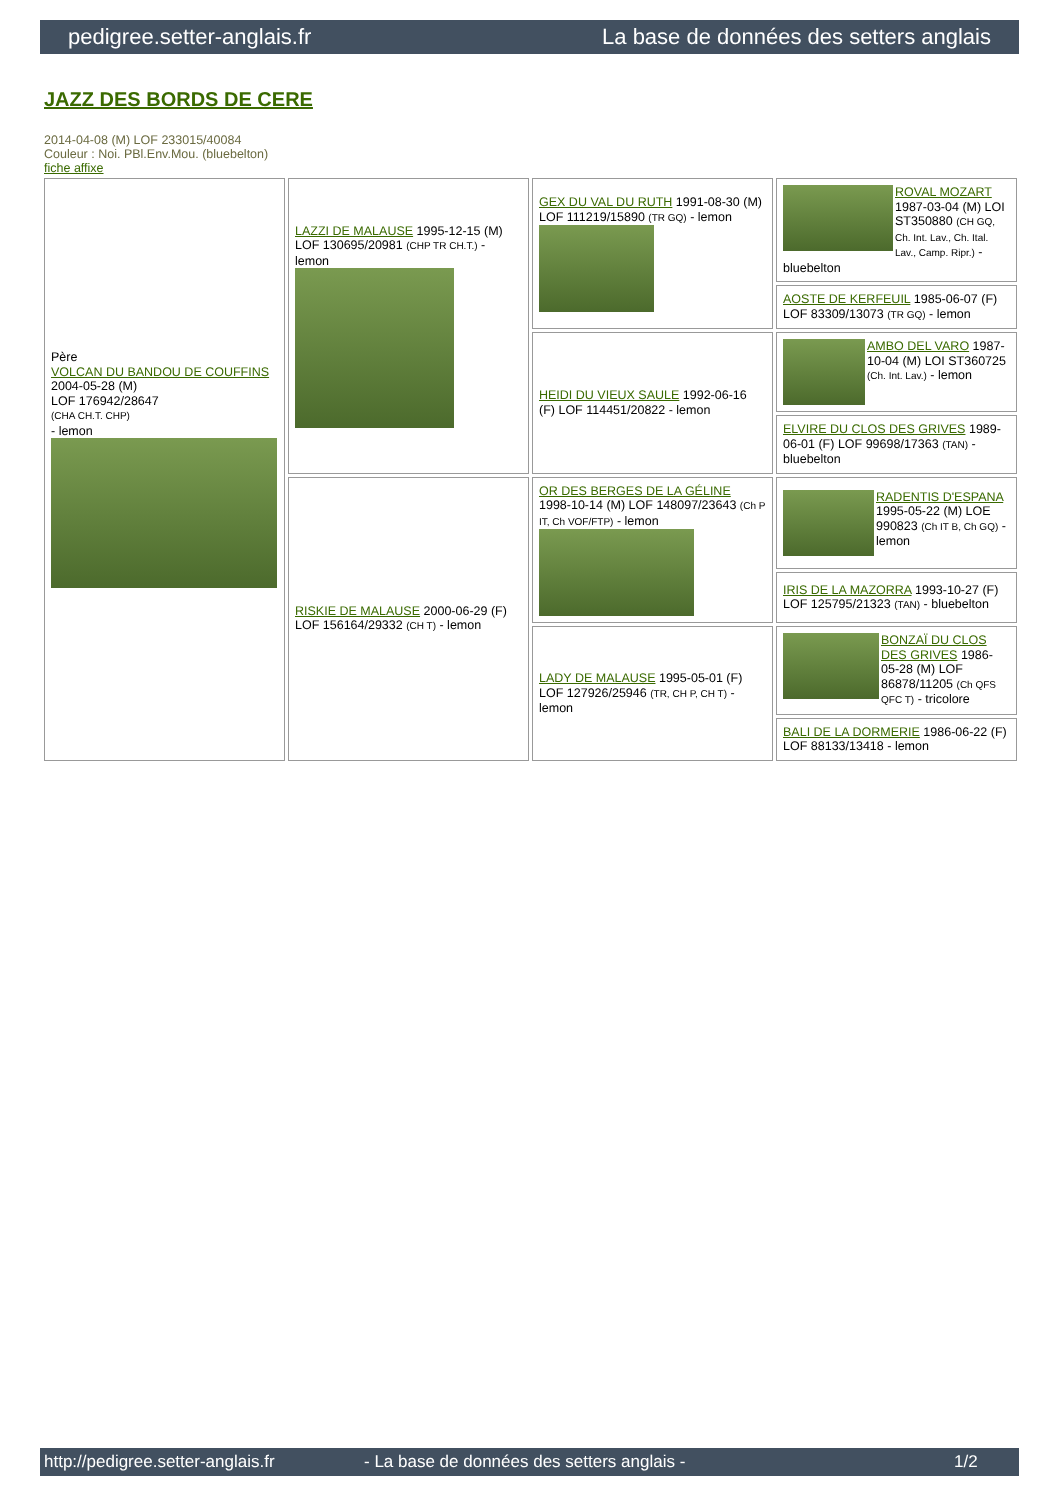pedigree.setter-anglais.fr La base de données des setters anglais
JAZZ DES BORDS DE CERE
2014-04-08 (M) LOF 233015/40084
Couleur : Noi. PBl.Env.Mou. (bluebelton)
fiche affixe
| Père VOLCAN DU BANDOU DE COUFFINS 2004-05-28 (M) LOF 176942/28647 (CHA CH.T. CHP) - lemon | LAZZI DE MALAUSE 1995-12-15 (M) LOF 130695/20981 (CHP TR CH.T.) - lemon | GEX DU VAL DU RUTH 1991-08-30 (M) LOF 111219/15890 (TR GQ) - lemon | ROVAL MOZART 1987-03-04 (M) LOI ST350880 (CH GQ, Ch. Int. Lav., Ch. Ital. Lav., Camp. Ripr.) - bluebelton |
| | | | AOSTE DE KERFEUIL 1985-06-07 (F) LOF 83309/13073 (TR GQ) - lemon |
| | | HEIDI DU VIEUX SAULE 1992-06-16 (F) LOF 114451/20822 - lemon | AMBO DEL VARO 1987-10-04 (M) LOI ST360725 (Ch. Int. Lav.) - lemon |
| | | | ELVIRE DU CLOS DES GRIVES 1989-06-01 (F) LOF 99698/17363 (TAN) - bluebelton |
| | RISKIE DE MALAUSE 2000-06-29 (F) LOF 156164/29332 (CH T) - lemon | OR DES BERGES DE LA GÉLINE 1998-10-14 (M) LOF 148097/23643 (Ch P IT, Ch VOF/FTP) - lemon | RADENTIS D'ESPANA 1995-05-22 (M) LOE 990823 (Ch IT B, Ch GQ) - lemon |
| | | | IRIS DE LA MAZORRA 1993-10-27 (F) LOF 125795/21323 (TAN) - bluebelton |
| | | LADY DE MALAUSE 1995-05-01 (F) LOF 127926/25946 (TR, CH P, CH T) - lemon | BONZAÏ DU CLOS DES GRIVES 1986-05-28 (M) LOF 86878/11205 (Ch QFS QFC T) - tricolore |
| | | | BALI DE LA DORMERIE 1986-06-22 (F) LOF 88133/13418 - lemon |
http://pedigree.setter-anglais.fr - La base de données des setters anglais - 1/2